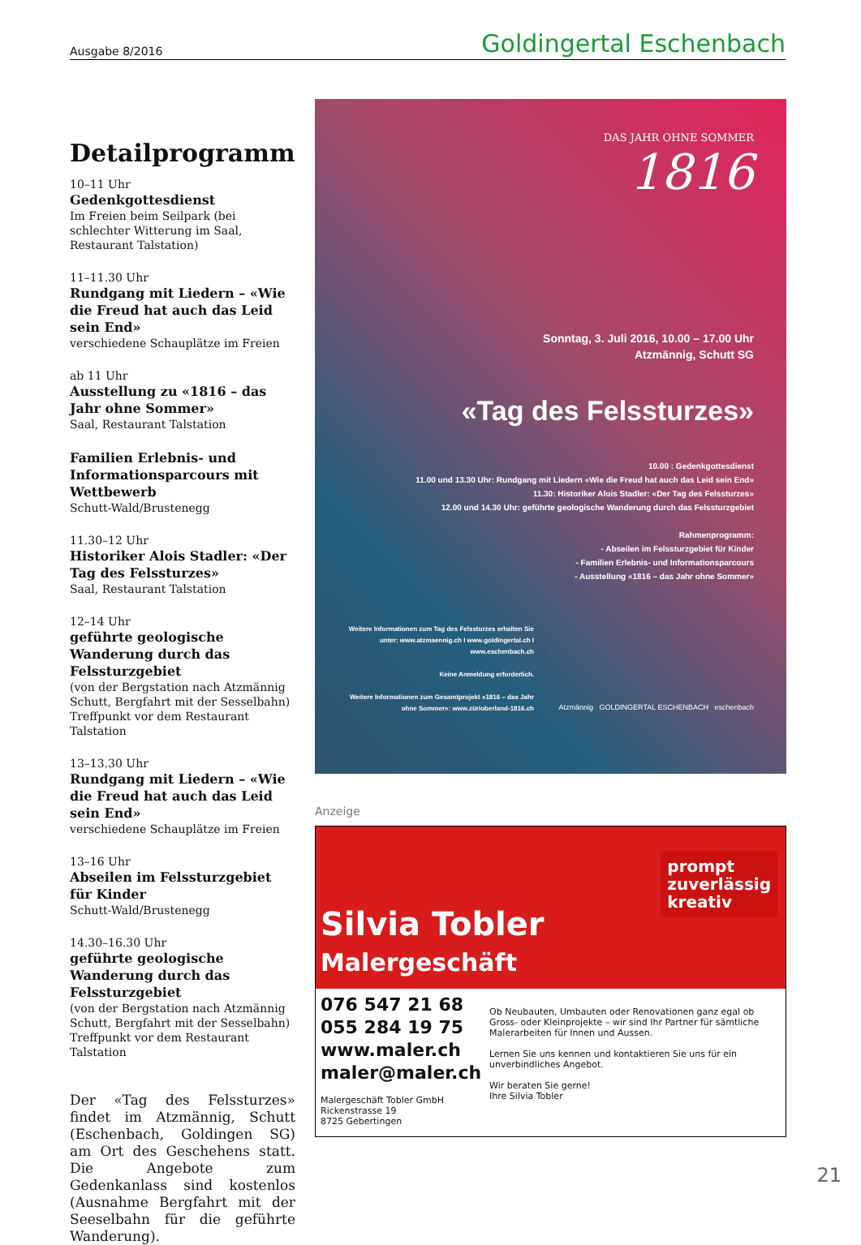Ausgabe 8/2016 Goldingertal Eschenbach
Detailprogramm
10–11 Uhr
Gedenkgottesdienst
Im Freien beim Seilpark (bei schlechter Witterung im Saal, Restaurant Talstation)
11–11.30 Uhr
Rundgang mit Liedern – «Wie die Freud hat auch das Leid sein End»
verschiedene Schauplätze im Freien
ab 11 Uhr
Ausstellung zu «1816 – das Jahr ohne Sommer»
Saal, Restaurant Talstation
Familien Erlebnis- und Informationsparcours mit Wettbewerb
Schutt-Wald/Brustenegg
11.30–12 Uhr
Historiker Alois Stadler: «Der Tag des Felssturzes»
Saal, Restaurant Talstation
12–14 Uhr
geführte geologische Wanderung durch das Felssturzgebiet
(von der Bergstation nach Atzmännig Schutt, Bergfahrt mit der Sesselbahn) Treffpunkt vor dem Restaurant Talstation
13–13.30 Uhr
Rundgang mit Liedern – «Wie die Freud hat auch das Leid sein End»
verschiedene Schauplätze im Freien
13–16 Uhr
Abseilen im Felssturzgebiet für Kinder
Schutt-Wald/Brustenegg
14.30–16.30 Uhr
geführte geologische Wanderung durch das Felssturzgebiet
(von der Bergstation nach Atzmännig Schutt, Bergfahrt mit der Sesselbahn) Treffpunkt vor dem Restaurant Talstation
Der «Tag des Felssturzes» findet im Atzmännig, Schutt (Eschenbach, Goldingen SG) am Ort des Geschehens statt. Die Angebote zum Gedenkanlass sind kostenlos (Ausnahme Bergfahrt mit der Seeselbahn für die geführte Wanderung).
DAS JAHR OHNE SOMMER
1816
Sonntag, 3. Juli 2016, 10.00 – 17.00 Uhr
Atzmännig, Schutt SG
«Tag des Felssturzes»
10.00 : Gedenkgottesdienst
11.00 und 13.30 Uhr: Rundgang mit Liedern «Wie die Freud hat auch das Leid sein End»
11.30: Historiker Alois Stadler: «Der Tag des Felssturzes»
12.00 und 14.30 Uhr: geführte geologische Wanderung durch das Felssturzgebiet
Rahmenprogramm:
- Abseilen im Felssturzgebiet für Kinder
- Familien Erlebnis- und Informationsparcours
- Ausstellung «1816 – das Jahr ohne Sommer»
Weitere Informationen zum Tag des Felssturzes erhalten Sie unter: www.atzmaennig.ch I www.goldingertal.ch I www.eschenbach.ch
Keine Anmeldung erforderlich.
Weitere Informationen zum Gesamtprojekt «1816 – das Jahr ohne Sommer»: www.zürioberland-1816.ch
Atzmännig GOLDINGERTAL ESCHENBACH eschenbach
Anzeige
prompt
zuverlässig
kreativ
Silvia Tobler
Malergeschäft
076 547 21 68
055 284 19 75
www.maler.ch
maler@maler.ch
Malergeschäft Tobler GmbH
Rickenstrasse 19
8725 Gebertingen
Ob Neubauten, Umbauten oder Renovationen ganz egal ob Gross- oder Kleinprojekte – wir sind Ihr Partner für sämtliche Malerarbeiten für Innen und Aussen.
Lernen Sie uns kennen und kontaktieren Sie uns für ein unverbindliches Angebot.
Wir beraten Sie gerne!
Ihre Silvia Tobler
21